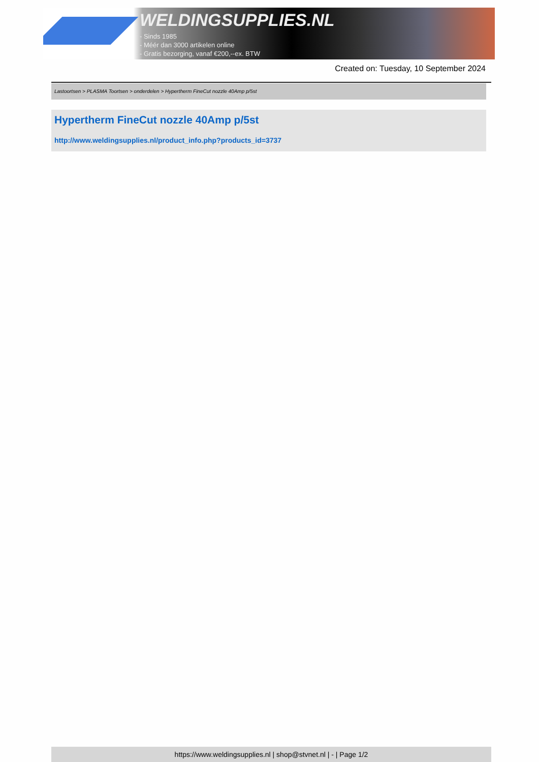WELDINGSUPPLIES.NL
- Sinds 1985
- Méér dan 3000 artikelen online
- Gratis bezorging, vanaf €200,--ex. BTW
Created on: Tuesday, 10 September 2024
Lastoortsen > PLASMA Toortsen > onderdelen > Hypertherm FineCut nozzle 40Amp p/5st
Hypertherm FineCut nozzle 40Amp p/5st
http://www.weldingsupplies.nl/product_info.php?products_id=3737
https://www.weldingsupplies.nl | shop@stvnet.nl | - | Page 1/2